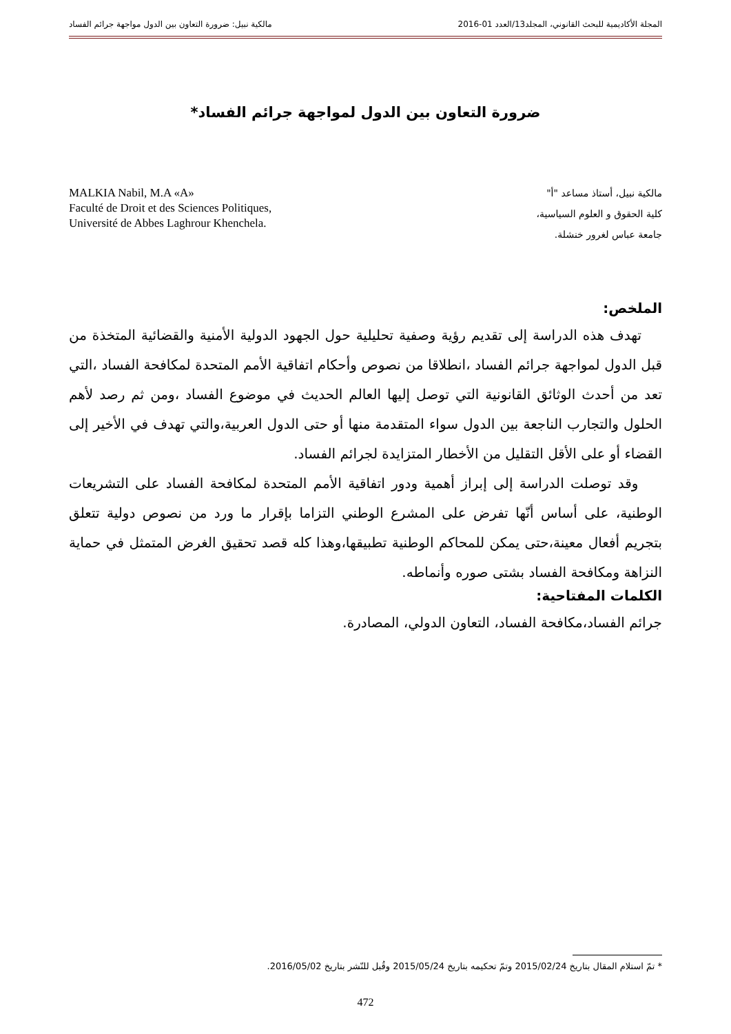المجلة الأكاديمية للبحث القانوني، المجلد13/العدد 01-2016 مالكية نبيل: ضرورة التعاون بين الدول مواجهة جرائم الفساد
ضرورة التعاون بين الدول لمواجهة جرائم الفساد*
MALKIA Nabil, M.A «A»
Faculté de Droit et des Sciences Politiques,
Université de Abbes Laghrour Khenchela.
مالكية نبيل، أستاذ مساعد "أ"
كلية الحقوق و العلوم السياسية،
جامعة عباس لغرور خنشلة.
الملخص:
تهدف هذه الدراسة إلى تقديم رؤية وصفية تحليلية حول الجهود الدولية الأمنية والقضائية المتخذة من قبل الدول لمواجهة جرائم الفساد ،انطلاقا من نصوص وأحكام اتفاقية الأمم المتحدة لمكافحة الفساد ،التي تعد من أحدث الوثائق القانونية التي توصل إليها العالم الحديث في موضوع الفساد ،ومن ثم رصد لأهم الحلول والتجارب الناجعة بين الدول سواء المتقدمة منها أو حتى الدول العربية،والتي تهدف في الأخير إلى القضاء أو على الأقل التقليل من الأخطار المتزايدة لجرائم الفساد.
وقد توصلت الدراسة إلى إبراز أهمية ودور اتفاقية الأمم المتحدة لمكافحة الفساد على التشريعات الوطنية، على أساس أنّها تفرض على المشرع الوطني التزاما بإقرار ما ورد من نصوص دولية تتعلق بتجريم أفعال معينة،حتى يمكن للمحاكم الوطنية تطبيقها،وهذا كله قصد تحقيق الغرض المتمثل في حماية النزاهة ومكافحة الفساد بشتى صوره وأنماطه.
الكلمات المفتاحية:
جرائم الفساد،مكافحة الفساد، التعاون الدولي، المصادرة.
* تمّ استلام المقال بتاريخ 2015/02/24 وتمّ تحكيمه بتاريخ 2015/05/24 وقُبل للنّشر بتاريخ 2016/05/02.
472